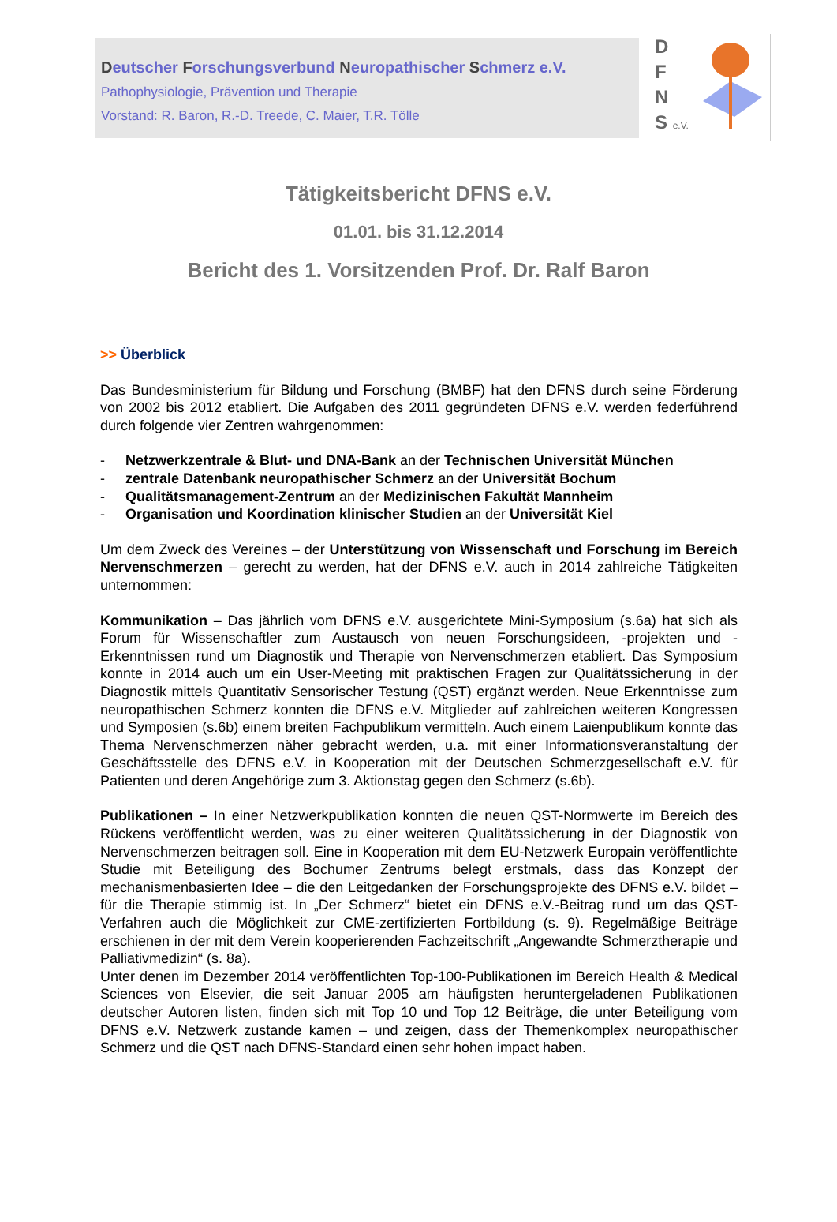Deutscher Forschungsverbund Neuropathischer Schmerz e.V.
Pathophysiologie, Prävention und Therapie
Vorstand: R. Baron, R.-D. Treede, C. Maier, T.R. Tölle
D
F
N
S e.V.
Tätigkeitsbericht DFNS e.V.
01.01. bis 31.12.2014
Bericht des 1. Vorsitzenden Prof. Dr. Ralf Baron
>> Überblick
Das Bundesministerium für Bildung und Forschung (BMBF) hat den DFNS durch seine Förderung von 2002 bis 2012 etabliert. Die Aufgaben des 2011 gegründeten DFNS e.V. werden federführend durch folgende vier Zentren wahrgenommen:
- Netzwerkzentrale & Blut- und DNA-Bank an der Technischen Universität München
- zentrale Datenbank neuropathischer Schmerz an der Universität Bochum
- Qualitätsmanagement-Zentrum an der Medizinischen Fakultät Mannheim
- Organisation und Koordination klinischer Studien an der Universität Kiel
Um dem Zweck des Vereines – der Unterstützung von Wissenschaft und Forschung im Bereich Nervenschmerzen – gerecht zu werden, hat der DFNS e.V. auch in 2014 zahlreiche Tätigkeiten unternommen:
Kommunikation – Das jährlich vom DFNS e.V. ausgerichtete Mini-Symposium (s.6a) hat sich als Forum für Wissenschaftler zum Austausch von neuen Forschungsideen, -projekten und -Erkenntnissen rund um Diagnostik und Therapie von Nervenschmerzen etabliert. Das Symposium konnte in 2014 auch um ein User-Meeting mit praktischen Fragen zur Qualitätssicherung in der Diagnostik mittels Quantitativ Sensorischer Testung (QST) ergänzt werden. Neue Erkenntnisse zum neuropathischen Schmerz konnten die DFNS e.V. Mitglieder auf zahlreichen weiteren Kongressen und Symposien (s.6b) einem breiten Fachpublikum vermitteln. Auch einem Laienpublikum konnte das Thema Nervenschmerzen näher gebracht werden, u.a. mit einer Informationsveranstaltung der Geschäftsstelle des DFNS e.V. in Kooperation mit der Deutschen Schmerzgesellschaft e.V. für Patienten und deren Angehörige zum 3. Aktionstag gegen den Schmerz (s.6b).
Publikationen – In einer Netzwerkpublikation konnten die neuen QST-Normwerte im Bereich des Rückens veröffentlicht werden, was zu einer weiteren Qualitätssicherung in der Diagnostik von Nervenschmerzen beitragen soll. Eine in Kooperation mit dem EU-Netzwerk Europain veröffentlichte Studie mit Beteiligung des Bochumer Zentrums belegt erstmals, dass das Konzept der mechanismenbasierten Idee – die den Leitgedanken der Forschungsprojekte des DFNS e.V. bildet – für die Therapie stimmig ist. In „Der Schmerz“ bietet ein DFNS e.V.-Beitrag rund um das QST-Verfahren auch die Möglichkeit zur CME-zertifizierten Fortbildung (s. 9). Regelmäßige Beiträge erschienen in der mit dem Verein kooperierenden Fachzeitschrift „Angewandte Schmerztherapie und Palliativmedizin“ (s. 8a).
Unter denen im Dezember 2014 veröffentlichten Top-100-Publikationen im Bereich Health & Medical Sciences von Elsevier, die seit Januar 2005 am häufigsten heruntergeladenen Publikationen deutscher Autoren listen, finden sich mit Top 10 und Top 12 Beiträge, die unter Beteiligung vom DFNS e.V. Netzwerk zustande kamen – und zeigen, dass der Themenkomplex neuropathischer Schmerz und die QST nach DFNS-Standard einen sehr hohen impact haben.